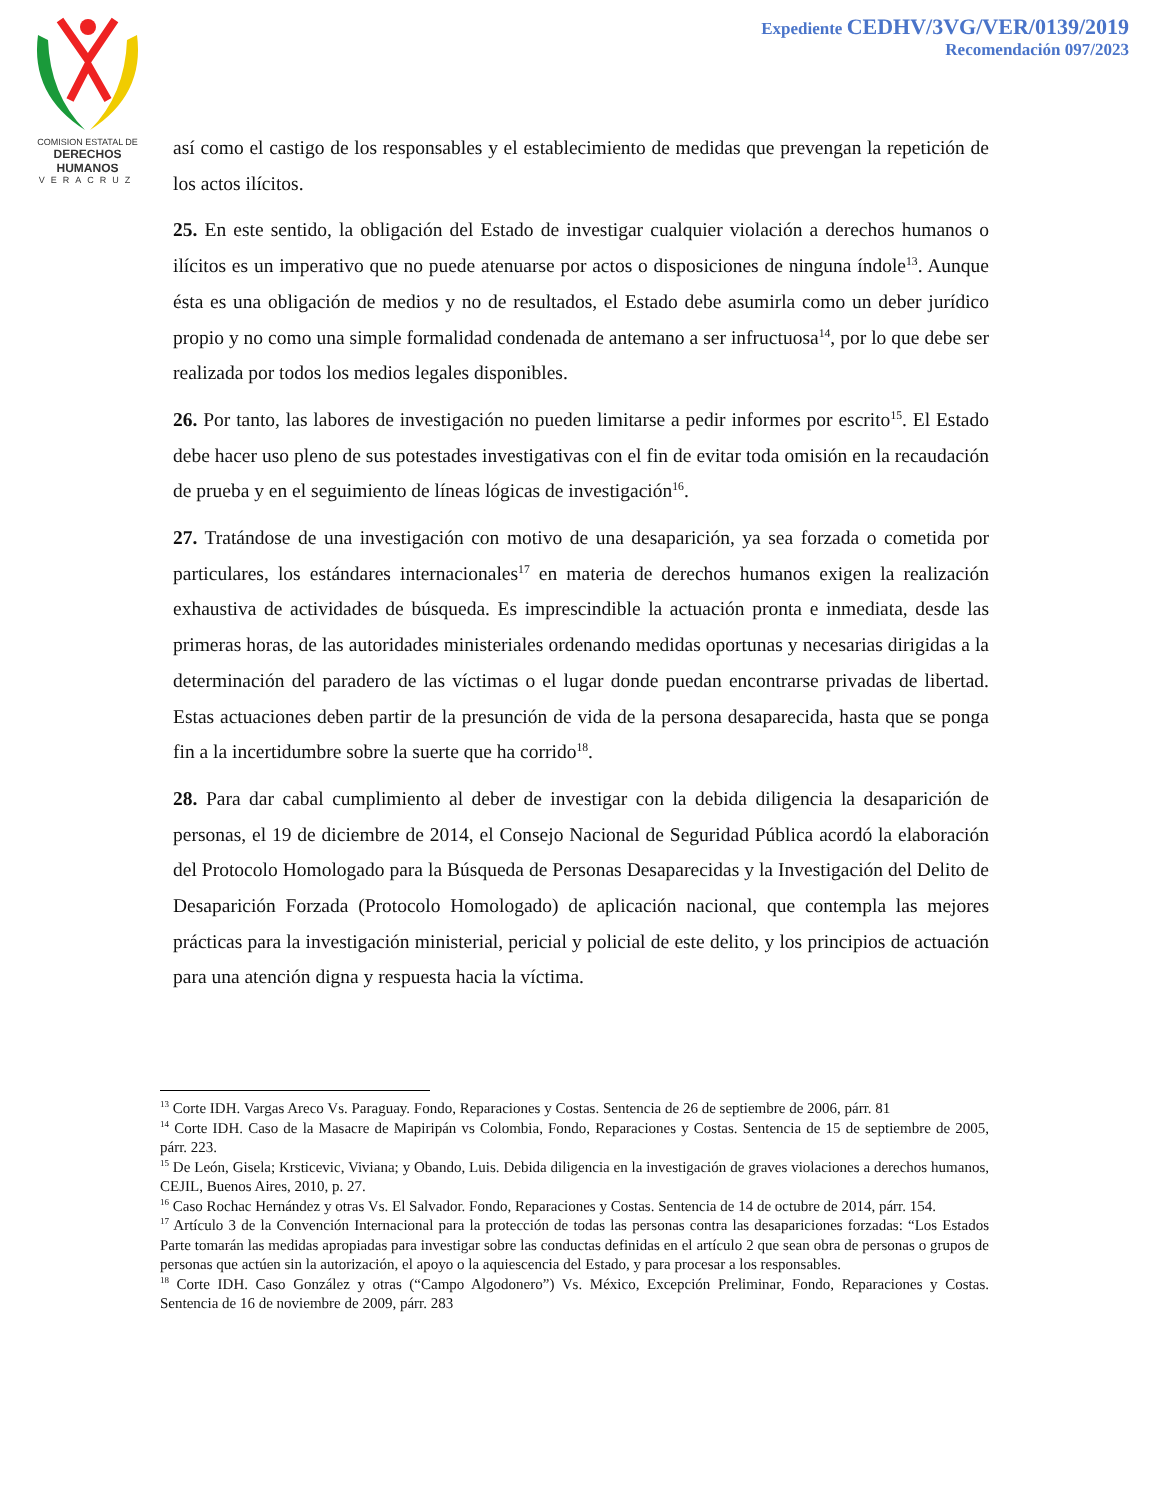COMISION ESTATAL DE
DERECHOS HUMANOS
VERACRUZ
Expediente CEDHV/3VG/VER/0139/2019
Recomendación 097/2023
así como el castigo de los responsables y el establecimiento de medidas que prevengan la repetición de los actos ilícitos.
25. En este sentido, la obligación del Estado de investigar cualquier violación a derechos humanos o ilícitos es un imperativo que no puede atenuarse por actos o disposiciones de ninguna índole<sup>13</sup>. Aunque ésta es una obligación de medios y no de resultados, el Estado debe asumirla como un deber jurídico propio y no como una simple formalidad condenada de antemano a ser infructuosa<sup>14</sup>, por lo que debe ser realizada por todos los medios legales disponibles.
26. Por tanto, las labores de investigación no pueden limitarse a pedir informes por escrito<sup>15</sup>. El Estado debe hacer uso pleno de sus potestades investigativas con el fin de evitar toda omisión en la recaudación de prueba y en el seguimiento de líneas lógicas de investigación<sup>16</sup>.
27. Tratándose de una investigación con motivo de una desaparición, ya sea forzada o cometida por particulares, los estándares internacionales<sup>17</sup> en materia de derechos humanos exigen la realización exhaustiva de actividades de búsqueda. Es imprescindible la actuación pronta e inmediata, desde las primeras horas, de las autoridades ministeriales ordenando medidas oportunas y necesarias dirigidas a la determinación del paradero de las víctimas o el lugar donde puedan encontrarse privadas de libertad. Estas actuaciones deben partir de la presunción de vida de la persona desaparecida, hasta que se ponga fin a la incertidumbre sobre la suerte que ha corrido<sup>18</sup>.
28. Para dar cabal cumplimiento al deber de investigar con la debida diligencia la desaparición de personas, el 19 de diciembre de 2014, el Consejo Nacional de Seguridad Pública acordó la elaboración del Protocolo Homologado para la Búsqueda de Personas Desaparecidas y la Investigación del Delito de Desaparición Forzada (Protocolo Homologado) de aplicación nacional, que contempla las mejores prácticas para la investigación ministerial, pericial y policial de este delito, y los principios de actuación para una atención digna y respuesta hacia la víctima.
<sup>13</sup> Corte IDH. Vargas Areco Vs. Paraguay. Fondo, Reparaciones y Costas. Sentencia de 26 de septiembre de 2006, párr. 81
<sup>14</sup> Corte IDH. Caso de la Masacre de Mapiripán vs Colombia, Fondo, Reparaciones y Costas. Sentencia de 15 de septiembre de 2005, párr. 223.
<sup>15</sup> De León, Gisela; Krsticevic, Viviana; y Obando, Luis. Debida diligencia en la investigación de graves violaciones a derechos humanos, CEJIL, Buenos Aires, 2010, p. 27.
<sup>16</sup> Caso Rochac Hernández y otras Vs. El Salvador. Fondo, Reparaciones y Costas. Sentencia de 14 de octubre de 2014, párr. 154.
<sup>17</sup> Artículo 3 de la Convención Internacional para la protección de todas las personas contra las desapariciones forzadas: “Los Estados Parte tomarán las medidas apropiadas para investigar sobre las conductas definidas en el artículo 2 que sean obra de personas o grupos de personas que actúen sin la autorización, el apoyo o la aquiescencia del Estado, y para procesar a los responsables.
<sup>18</sup> Corte IDH. Caso González y otras (“Campo Algodonero”) Vs. México, Excepción Preliminar, Fondo, Reparaciones y Costas. Sentencia de 16 de noviembre de 2009, párr. 283